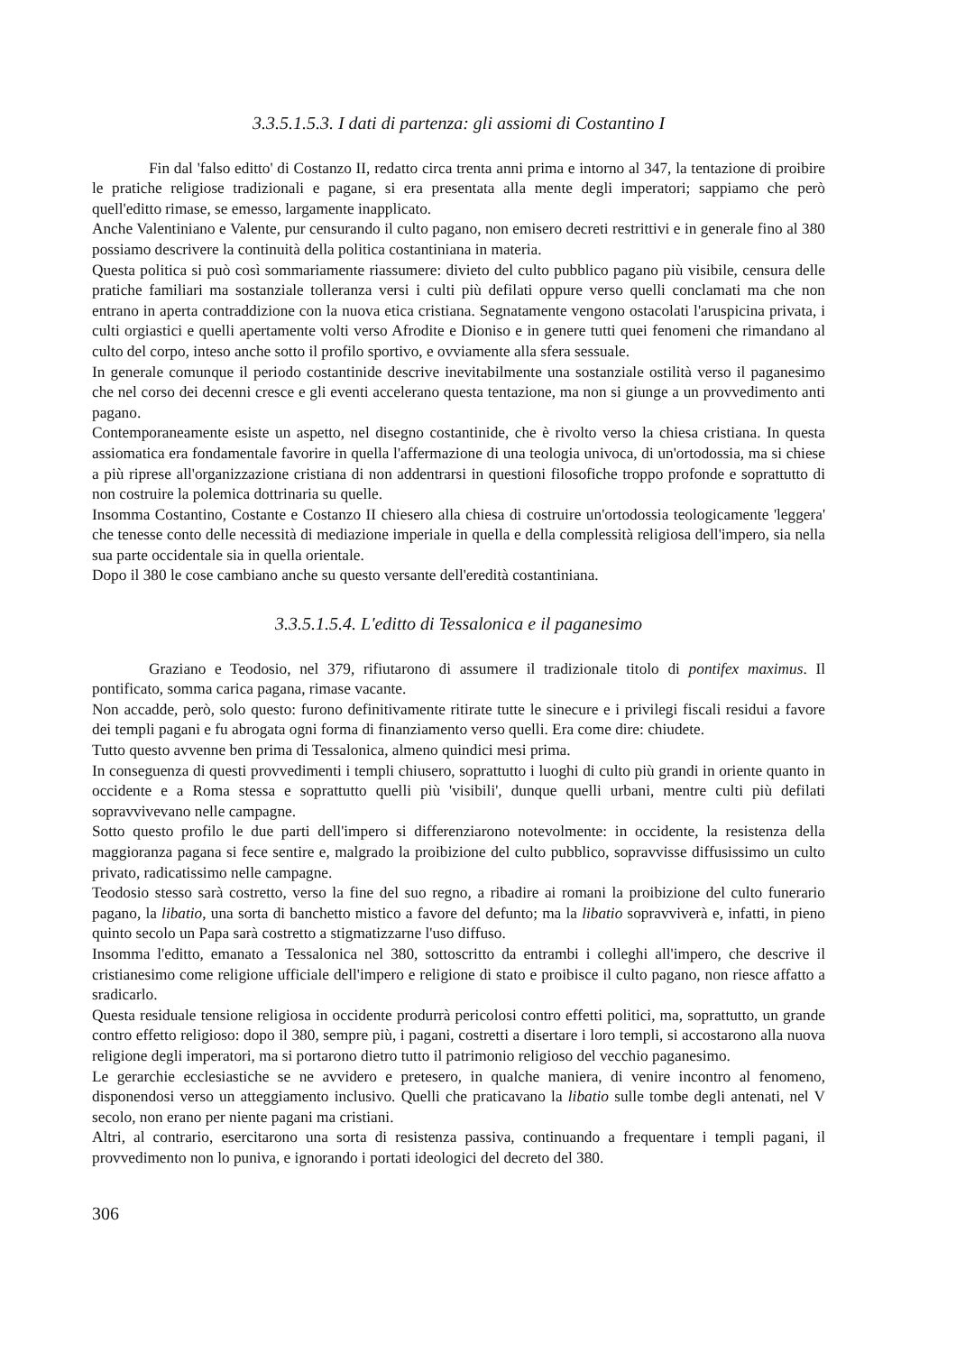3.3.5.1.5.3. I dati di partenza: gli assiomi di Costantino I
Fin dal 'falso editto' di Costanzo II, redatto circa trenta anni prima e intorno al 347, la tentazione di proibire le pratiche religiose tradizionali e pagane, si era presentata alla mente degli imperatori; sappiamo che però quell'editto rimase, se emesso, largamente inapplicato.
Anche Valentiniano e Valente, pur censurando il culto pagano, non emisero decreti restrittivi e in generale fino al 380 possiamo descrivere la continuità della politica costantiniana in materia.
Questa politica si può così sommariamente riassumere: divieto del culto pubblico pagano più visibile, censura delle pratiche familiari ma sostanziale tolleranza versi i culti più defilati oppure verso quelli conclamati ma che non entrano in aperta contraddizione con la nuova etica cristiana. Segnatamente vengono ostacolati l'aruspicina privata, i culti orgiastici e quelli apertamente volti verso Afrodite e Dioniso e in genere tutti quei fenomeni che rimandano al culto del corpo, inteso anche sotto il profilo sportivo, e ovviamente alla sfera sessuale.
In generale comunque il periodo costantinide descrive inevitabilmente una sostanziale ostilità verso il paganesimo che nel corso dei decenni cresce e gli eventi accelerano questa tentazione, ma non si giunge a un provvedimento anti pagano.
Contemporaneamente esiste un aspetto, nel disegno costantinide, che è rivolto verso la chiesa cristiana. In questa assiomatica era fondamentale favorire in quella l'affermazione di una teologia univoca, di un'ortodossia, ma si chiese a più riprese all'organizzazione cristiana di non addentrarsi in questioni filosofiche troppo profonde e soprattutto di non costruire la polemica dottrinaria su quelle.
Insomma Costantino, Costante e Costanzo II chiesero alla chiesa di costruire un'ortodossia teologicamente 'leggera' che tenesse conto delle necessità di mediazione imperiale in quella e della complessità religiosa dell'impero, sia nella sua parte occidentale sia in quella orientale.
Dopo il 380 le cose cambiano anche su questo versante dell'eredità costantiniana.
3.3.5.1.5.4. L'editto di Tessalonica e il paganesimo
Graziano e Teodosio, nel 379, rifiutarono di assumere il tradizionale titolo di pontifex maximus. Il pontificato, somma carica pagana, rimase vacante.
Non accadde, però, solo questo: furono definitivamente ritirate tutte le sinecure e i privilegi fiscali residui a favore dei templi pagani e fu abrogata ogni forma di finanziamento verso quelli. Era come dire: chiudete.
Tutto questo avvenne ben prima di Tessalonica, almeno quindici mesi prima.
In conseguenza di questi provvedimenti i templi chiusero, soprattutto i luoghi di culto più grandi in oriente quanto in occidente e a Roma stessa e soprattutto quelli più 'visibili', dunque quelli urbani, mentre culti più defilati sopravvivevano nelle campagne.
Sotto questo profilo le due parti dell'impero si differenziarono notevolmente: in occidente, la resistenza della maggioranza pagana si fece sentire e, malgrado la proibizione del culto pubblico, sopravvisse diffusissimo un culto privato, radicatissimo nelle campagne.
Teodosio stesso sarà costretto, verso la fine del suo regno, a ribadire ai romani la proibizione del culto funerario pagano, la libatio, una sorta di banchetto mistico a favore del defunto; ma la libatio sopravviverà e, infatti, in pieno quinto secolo un Papa sarà costretto a stigmatizzarne l'uso diffuso.
Insomma l'editto, emanato a Tessalonica nel 380, sottoscritto da entrambi i colleghi all'impero, che descrive il cristianesimo come religione ufficiale dell'impero e religione di stato e proibisce il culto pagano, non riesce affatto a sradicarlo.
Questa residuale tensione religiosa in occidente produrrà pericolosi contro effetti politici, ma, soprattutto, un grande contro effetto religioso: dopo il 380, sempre più, i pagani, costretti a disertare i loro templi, si accostarono alla nuova religione degli imperatori, ma si portarono dietro tutto il patrimonio religioso del vecchio paganesimo.
Le gerarchie ecclesiastiche se ne avvidero e pretesero, in qualche maniera, di venire incontro al fenomeno, disponendosi verso un atteggiamento inclusivo. Quelli che praticavano la libatio sulle tombe degli antenati, nel V secolo, non erano per niente pagani ma cristiani.
Altri, al contrario, esercitarono una sorta di resistenza passiva, continuando a frequentare i templi pagani, il provvedimento non lo puniva, e ignorando i portati ideologici del decreto del 380.
306